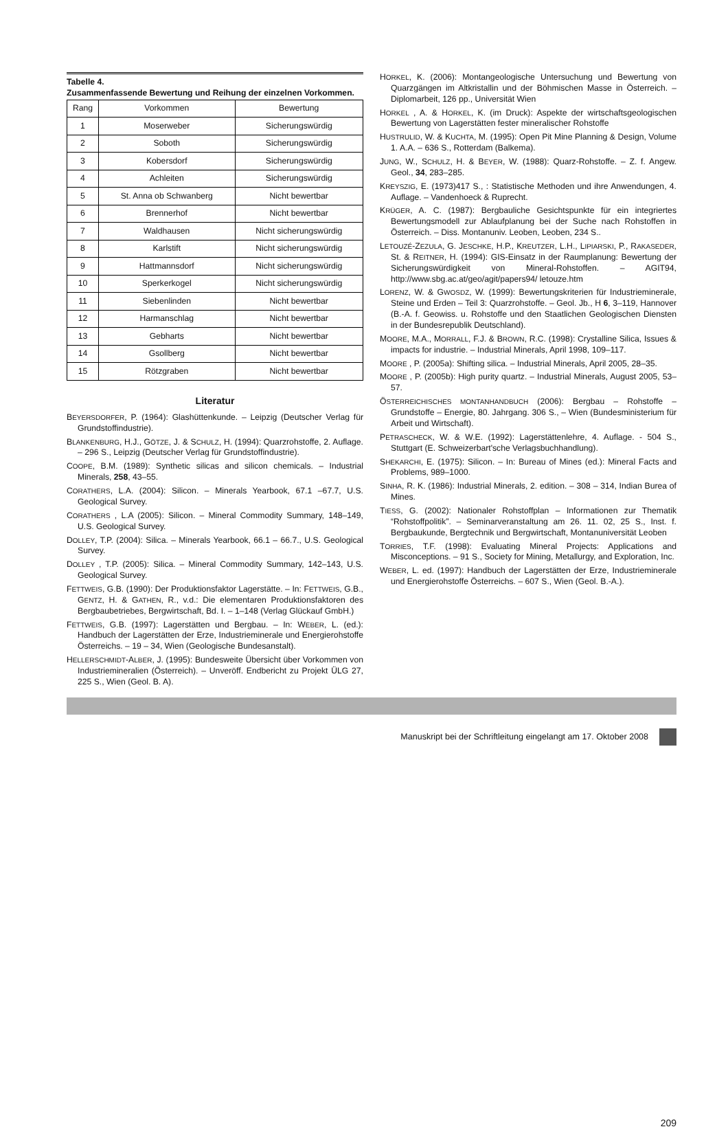Tabelle 4.
Zusammenfassende Bewertung und Reihung der einzelnen Vorkommen.
| Rang | Vorkommen | Bewertung |
| --- | --- | --- |
| 1 | Moserweber | Sicherungswürdig |
| 2 | Soboth | Sicherungswürdig |
| 3 | Kobersdorf | Sicherungswürdig |
| 4 | Achleiten | Sicherungswürdig |
| 5 | St. Anna ob Schwanberg | Nicht bewertbar |
| 6 | Brennerhof | Nicht bewertbar |
| 7 | Waldhausen | Nicht sicherungswürdig |
| 8 | Karlstift | Nicht sicherungswürdig |
| 9 | Hattmannsdorf | Nicht sicherungswürdig |
| 10 | Sperkerkogel | Nicht sicherungswürdig |
| 11 | Siebenlinden | Nicht bewertbar |
| 12 | Harmanschlag | Nicht bewertbar |
| 13 | Gebharts | Nicht bewertbar |
| 14 | Gsollberg | Nicht bewertbar |
| 15 | Rötzgraben | Nicht bewertbar |
Literatur
BEYERSDORFER, P. (1964): Glashüttenkunde. – Leipzig (Deutscher Verlag für Grundstoffindustrie).
BLANKENBURG, H.J., GÖTZE, J. & SCHULZ, H. (1994): Quarzrohstoffe, 2. Auflage. – 296 S., Leipzig (Deutscher Verlag für Grundstoffindustrie).
COOPE, B.M. (1989): Synthetic silicas and silicon chemicals. – Industrial Minerals, 258, 43–55.
CORATHERS, L.A. (2004): Silicon. – Minerals Yearbook, 67.1 –67.7, U.S. Geological Survey.
CORATHERS , L.A (2005): Silicon. – Mineral Commodity Summary, 148–149, U.S. Geological Survey.
DOLLEY, T.P. (2004): Silica. – Minerals Yearbook, 66.1 – 66.7., U.S. Geological Survey.
DOLLEY , T.P. (2005): Silica. – Mineral Commodity Summary, 142–143, U.S. Geological Survey.
FETTWEIS, G.B. (1990): Der Produktionsfaktor Lagerstätte. – In: FETTWEIS, G.B., GENTZ, H. & GATHEN, R., v.d.: Die elementaren Produktionsfaktoren des Bergbaubetriebes, Bergwirtschaft, Bd. I. – 1–148 (Verlag Glückauf GmbH.)
FETTWEIS, G.B. (1997): Lagerstätten und Bergbau. – In: WEBER, L. (ed.): Handbuch der Lagerstätten der Erze, Industrieminerale und Energierohstoffe Österreichs. – 19 – 34, Wien (Geologische Bundesanstalt).
HELLERSCHMIDT-ALBER, J. (1995): Bundesweite Übersicht über Vorkommen von Industriemineralien (Österreich). – Unveröff. Endbericht zu Projekt ÜLG 27, 225 S., Wien (Geol. B. A).
HORKEL, K. (2006): Montangeologische Untersuchung und Bewertung von Quarzgängen im Altkristallin und der Böhmischen Masse in Österreich. – Diplomarbeit, 126 pp., Universität Wien
HORKEL , A. & HORKEL, K. (im Druck): Aspekte der wirtschaftsgeologischen Bewertung von Lagerstätten fester mineralischer Rohstoffe
HUSTRULID, W. & KUCHTA, M. (1995): Open Pit Mine Planning & Design, Volume 1. A.A. – 636 S., Rotterdam (Balkema).
JUNG, W., SCHULZ, H. & BEYER, W. (1988): Quarz-Rohstoffe. – Z. f. Angew. Geol., 34, 283–285.
KREYSZIG, E. (1973)417 S., : Statistische Methoden und ihre Anwendungen, 4. Auflage. – Vandenhoeck & Ruprecht.
KRÜGER, A. C. (1987): Bergbauliche Gesichtspunkte für ein integriertes Bewertungsmodell zur Ablaufplanung bei der Suche nach Rohstoffen in Österreich. – Diss. Montanuniv. Leoben, Leoben, 234 S..
LETOUZÉ-ZEZULA, G. JESCHKE, H.P., KREUTZER, L.H., LIPIARSKI, P., RAKASEDER, St. & REITNER, H. (1994): GIS-Einsatz in der Raumplanung: Bewertung der Sicherungswürdigkeit von Mineral-Rohstoffen. – AGIT94, http://www.sbg.ac.at/geo/agit/papers94/ letouze.htm
LORENZ, W. & GWOSDZ, W. (1999): Bewertungskriterien für Industrieminerale, Steine und Erden – Teil 3: Quarzrohstoffe. – Geol. Jb., H 6, 3–119, Hannover (B.-A. f. Geowiss. u. Rohstoffe und den Staatlichen Geologischen Diensten in der Bundesrepublik Deutschland).
MOORE, M.A., MORRALL, F.J. & BROWN, R.C. (1998): Crystalline Silica, Issues & impacts for industrie. – Industrial Minerals, April 1998, 109–117.
MOORE , P. (2005a): Shifting silica. – Industrial Minerals, April 2005, 28–35.
MOORE , P. (2005b): High purity quartz. – Industrial Minerals, August 2005, 53–57.
ÖSTERREICHISCHES MONTANHANDBUCH (2006): Bergbau – Rohstoffe – Grundstoffe – Energie, 80. Jahrgang. 306 S., – Wien (Bundesministerium für Arbeit und Wirtschaft).
PETRASCHECK, W. & W.E. (1992): Lagerstättenlehre, 4. Auflage. - 504 S., Stuttgart (E. Schweizerbart'sche Verlagsbuchhandlung).
SHEKARCHI, E. (1975): Silicon. – In: Bureau of Mines (ed.): Mineral Facts and Problems, 989–1000.
SINHA, R. K. (1986): Industrial Minerals, 2. edition. – 308 – 314, Indian Burea of Mines.
TIESS, G. (2002): Nationaler Rohstoffplan – Informationen zur Thematik “Rohstoffpolitik”. – Seminarveranstaltung am 26. 11. 02, 25 S., Inst. f. Bergbaukunde, Bergtechnik und Bergwirtschaft, Montanuniversität Leoben
TORRIES, T.F. (1998): Evaluating Mineral Projects: Applications and Misconceptions. – 91 S., Society for Mining, Metallurgy, and Exploration, Inc.
WEBER, L. ed. (1997): Handbuch der Lagerstätten der Erze, Industrieminerale und Energierohstoffe Österreichs. – 607 S., Wien (Geol. B.-A.).
Manuskript bei der Schriftleitung eingelangt am 17. Oktober 2008
209